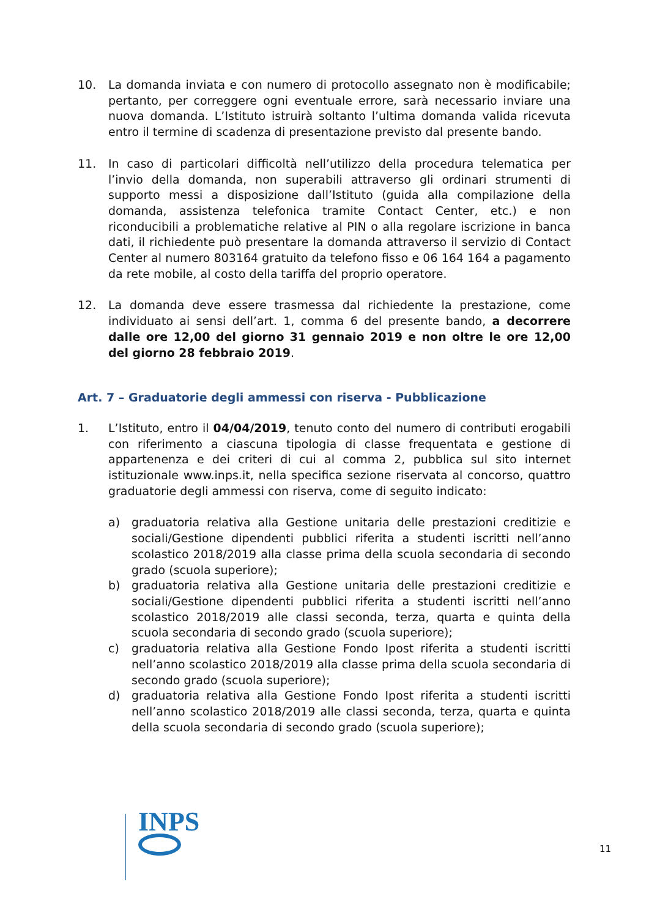10. La domanda inviata e con numero di protocollo assegnato non è modificabile; pertanto, per correggere ogni eventuale errore, sarà necessario inviare una nuova domanda. L’Istituto istruirà soltanto l’ultima domanda valida ricevuta entro il termine di scadenza di presentazione previsto dal presente bando.
11. In caso di particolari difficoltà nell’utilizzo della procedura telematica per l’invio della domanda, non superabili attraverso gli ordinari strumenti di supporto messi a disposizione dall’Istituto (guida alla compilazione della domanda, assistenza telefonica tramite Contact Center, etc.) e non riconducibili a problematiche relative al PIN o alla regolare iscrizione in banca dati, il richiedente può presentare la domanda attraverso il servizio di Contact Center al numero 803164 gratuito da telefono fisso e 06 164 164 a pagamento da rete mobile, al costo della tariffa del proprio operatore.
12. La domanda deve essere trasmessa dal richiedente la prestazione, come individuato ai sensi dell’art. 1, comma 6 del presente bando, a decorrere dalle ore 12,00 del giorno 31 gennaio 2019 e non oltre le ore 12,00 del giorno 28 febbraio 2019.
Art. 7 – Graduatorie degli ammessi con riserva - Pubblicazione
1. L’Istituto, entro il 04/04/2019, tenuto conto del numero di contributi erogabili con riferimento a ciascuna tipologia di classe frequentata e gestione di appartenenza e dei criteri di cui al comma 2, pubblica sul sito internet istituzionale www.inps.it, nella specifica sezione riservata al concorso, quattro graduatorie degli ammessi con riserva, come di seguito indicato:
a) graduatoria relativa alla Gestione unitaria delle prestazioni creditizie e sociali/Gestione dipendenti pubblici riferita a studenti iscritti nell’anno scolastico 2018/2019 alla classe prima della scuola secondaria di secondo grado (scuola superiore);
b) graduatoria relativa alla Gestione unitaria delle prestazioni creditizie e sociali/Gestione dipendenti pubblici riferita a studenti iscritti nell’anno scolastico 2018/2019 alle classi seconda, terza, quarta e quinta della scuola secondaria di secondo grado (scuola superiore);
c) graduatoria relativa alla Gestione Fondo Ipost riferita a studenti iscritti nell’anno scolastico 2018/2019 alla classe prima della scuola secondaria di secondo grado (scuola superiore);
d) graduatoria relativa alla Gestione Fondo Ipost riferita a studenti iscritti nell’anno scolastico 2018/2019 alle classi seconda, terza, quarta e quinta della scuola secondaria di secondo grado (scuola superiore);
INPS
11